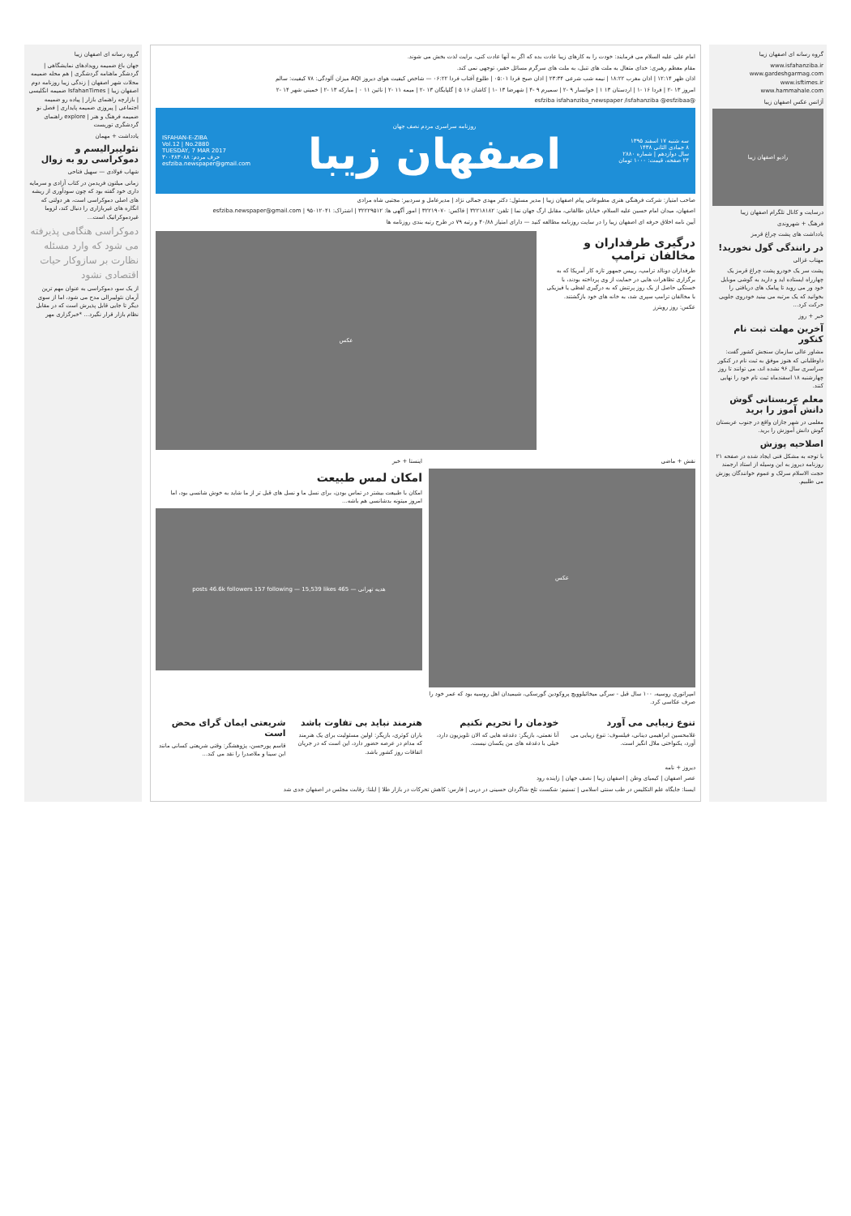گروه رسانه ای اصفهان زیبا
www.isfahanziba.ir
www.gardeshgarmag.com
www.isftimes.ir
www.hammahale.com
آژانس عکس اصفهان زیبا
رادیو اصفهان زیبا
درسایت و کانال تلگرام اصفهان زیبا
فرهنگ + شهروندی
یادداشت های پشت چراغ قرمز
در رانندگی گول نخورید!
مهتاب غزالی
پشت سر یک خودرو پشت چراغ قرمز یک چهارراه ایستاده اید و دارید به گوشی موبایل خود ور می روید تا پیامک های دریافتی را بخوانید که یک مرتبه می بینید خودروی جلویی حرکت کرد...
خبر + روز
آخرین مهلت ثبت نام کنکور
مشاور عالی سازمان سنجش کشور گفت: داوطلبانی که هنوز موفق به ثبت نام در کنکور سراسری سال ۹۶ نشده اند، می توانند تا روز چهارشنبه ۱۸ اسفندماه ثبت نام خود را نهایی کنند.
معلم عربستانی گوش دانش آموز را برید
معلمی در شهر جازان واقع در جنوب عربستان گوش دانش آموزش را برید.
اصلاحیه پوزش
با توجه به مشکل فنی ایجاد شده در صفحه ۲۱ روزنامه دیروز به این وسیله از استاد ارجمند حجت الاسلام سرلک و عموم خوانندگان پوزش می طلبیم.
امام علی علیه السلام می فرمایند: خودت را به کارهای زیبا عادت بده که اگر به آنها عادت کنی، برایت لذت بخش می شوند.
مقام معظم رهبری: خدای متعال به ملت های تنبل، به ملت های سرگرم مسائل حقیر، توجهی نمی کند.
اذان ظهر ۱۲:۱۴ | اذان مغرب ۱۸:۲۲ | نیمه شب شرعی ۲۳:۳۴ | اذان صبح فردا ۰۵:۰۱ | طلوع آفتاب فردا ۰۶:۲۲ — شاخص کیفیت هوای دیروز AQI میزان آلودگی: ۷۸ کیفیت: سالم
امروز ۱۳ -۲ | فردا ۱۶ -۱ | اردستان ۱۳ ۱ | خوانسار ۹ -۲ | سمیرم ۹ -۴ | شهرضا ۱۳ -۱ | کاشان ۱۶ ۵ | گلپایگان ۱۳ -۲ | میمه ۱۱ -۲ | نائین ۱۱ ۰ | مبارکه ۱۳ -۲ | خمینی شهر ۱۴ -۲
@esfziba isfahanziba_newspaper /isfahanziba @esfzibaa
سه شنبه ۱۷ اسفند ۱۳۹۵
۸ جمادی الثانی ۱۴۳۸
سال دوازدهم | شماره ۲۸۸۰
۲۴ صفحه، قیمت: ۱۰۰۰ تومان
روزنامه سراسری مردم نصف جهان
اصفهان زیبا
ISFAHAN-E-ZIBA
Vol.12 | No.2880
TUESDAY, 7 MAR 2017
حرف مردم: ۳۰۰۴۸۳۰۸۸
esfziba.newspaper@gmail.com
صاحب امتیاز: شرکت فرهنگی هنری مطبوعاتی پیام اصفهان زیبا | مدیر مسئول: دکتر مهدی جمالی نژاد | مدیرعامل و سردبیر: مجتبی شاه مرادی
اصفهان، میدان امام حسین علیه السلام، خیابان طالقانی، مقابل ارگ جهان نما | تلفن: ۳۲۲۱۸۱۸۲ | فاکس: ۳۲۲۱۹۰۷۰ | امور آگهی ها: ۳۲۲۲۹۵۱۲ | اشتراک: ۹۵۰۱۲۰۴۱ | esfziba.newspaper@gmail.com
آیین نامه اخلاق حرفه ای اصفهان زیبا را در سایت روزنامه مطالعه کنید — دارای امتیاز ۴۰/۸۸ و رتبه ۷۹ در طرح رتبه بندی روزنامه ها
درگیری طرفداران و مخالفان ترامپ
طرفداران دونالد ترامپ، رییس جمهور تازه کار آمریکا که به برگزاری تظاهرات هایی در حمایت از وی پرداخته بودند، با خستگی حاصل از یک روز پرتنش که به درگیری لفظی یا فیزیکی با مخالفان ترامپ سپری شد، به خانه های خود بازگشتند.
عکس: روز رویترز
عکس
نقش + ماضی
عکس
امپراتوری روسیه، ۱۰۰ سال قبل - سرگی میخائیلوویچ پروکودین گورسکی، شیمیدان اهل روسیه بود که عمر خود را صرف عکاسی کرد.
اینستا + خبر
امکان لمس طبیعت
امکان با طبیعت بیشتر در تماس بودن، برای نسل ما و نسل های قبل تر از ما شاید به خوش شانسی بود، اما امروز میتونه بدشانسی هم باشه...
هدیه تهرانی — 465 posts 46.6k followers 157 following — 15,539 likes
تنوع زیبایی می آورد
غلامحسین ابراهیمی دینانی، فیلسوف: تنوع زیبایی می آورد، یکنواختی ملال انگیز است.
خودمان را تحریم نکنیم
آنا نعمتی، بازیگر: دغدغه هایی که الان تلویزیون دارد، خیلی با دغدغه های من یکسان نیست.
هنرمند نباید بی تفاوت باشد
باران کوثری، بازیگر: اولین مسئولیت برای یک هنرمند که مدام در عرصه حضور دارد، این است که در جریان اتفاقات روز کشور باشد.
شریعتی ایمان گرای محض است
قاسم پورحسن، پژوهشگر: وقتی شریعتی کسانی مانند ابن سینا و ملاصدرا را نقد می کند...
دیروز + نامه
عصر اصفهان | کیمیای وطن | اصفهان زیبا | نصف جهان | زاینده رود
ایسنا: جایگاه علم التکلیس در طب سنتی اسلامی | تسنیم: شکست تلخ شاگردان حسینی در دربی | فارس: کاهش تحرکات در بازار طلا | ایلنا: رقابت مجلس در اصفهان جدی شد
گروه رسانه ای اصفهان زیبا
جهان باغ ضمیمه رویدادهای نمایشگاهی | گردشگر ماهنامه گردشگری | هم محله ضمیمه محلات شهر اصفهان | زندگی زیبا روزنامه دوم اصفهان زیبا | IsfahanTimes ضمیمه انگلیسی | بازارچه راهنمای بازار | پیاده رو ضمیمه اجتماعی | پیروزی ضمیمه پایداری | فصل نو ضمیمه فرهنگ و هنر | explore راهنمای گردشگری توریست
یادداشت + مهمان
نئولیبرالیسم و دموکراسی رو به زوال
شهاب فولادی — سهیل فتاحی
زمانی میلتون فریدمن در کتاب آزادی و سرمایه داری خود گفته بود که چون سودآوری از ریشه های اصلی دموکراسی است، هر دولتی که انگاره های غیربازاری را دنبال کند، لزوما غیردموکراتیک است...
دموکراسی هنگامی پذیرفته می شود که وارد مسئله نظارت بر سازوکار حیات اقتصادی نشود
از یک سو، دموکراسی به عنوان مهم ترین آرمان نئولیبرالی مدح می شود، اما از سوی دیگر تا جایی قابل پذیرش است که در مقابل نظام بازار قرار نگیرد... *خبرگزاری مهر